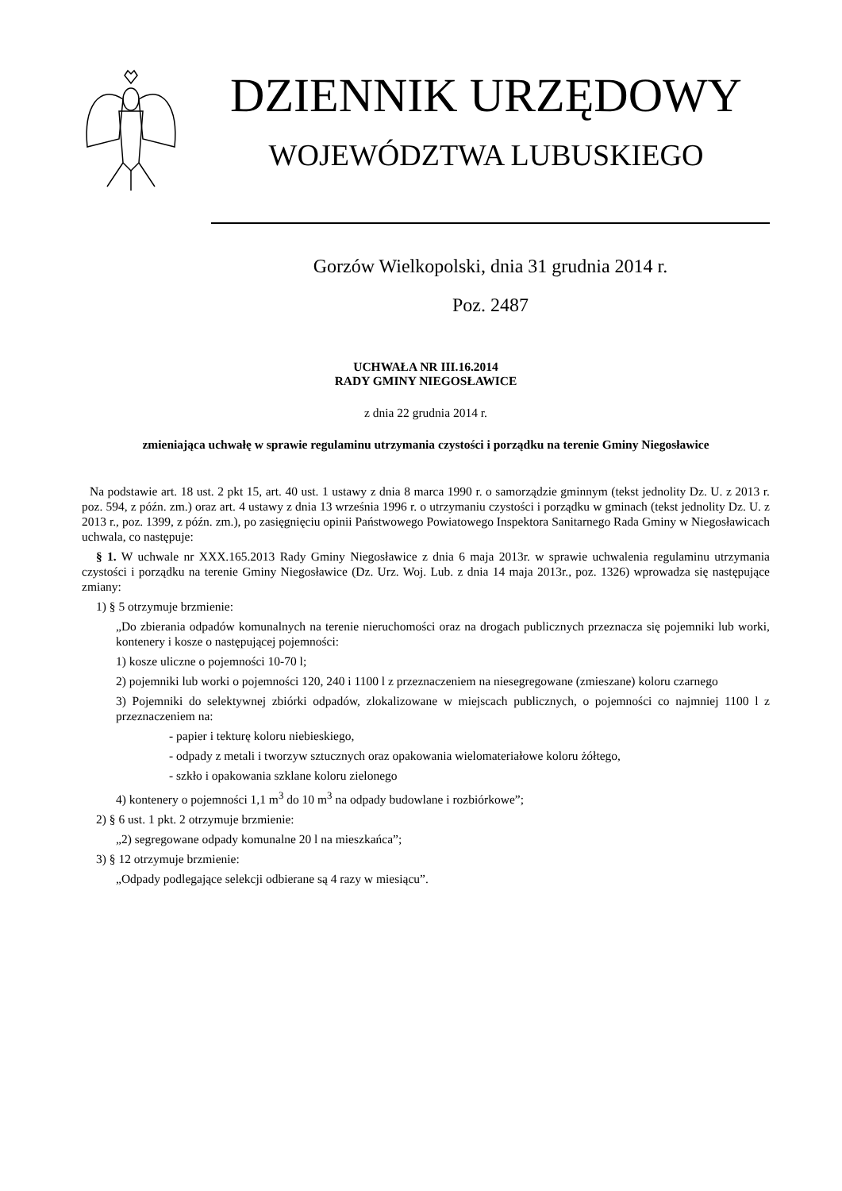DZIENNIK URZĘDOWY
WOJEWÓDZTWA LUBUSKIEGO
Gorzów Wielkopolski, dnia 31 grudnia 2014 r.
Poz. 2487
UCHWAŁA NR III.16.2014
RADY GMINY NIEGOSŁAWICE
z dnia 22 grudnia 2014 r.
zmieniająca uchwałę w sprawie regulaminu utrzymania czystości i porządku na terenie Gminy Niegosławice
Na podstawie art. 18 ust. 2 pkt 15, art. 40 ust. 1 ustawy z dnia 8 marca 1990 r. o samorządzie gminnym (tekst jednolity Dz. U. z 2013 r. poz. 594, z późn. zm.) oraz art. 4 ustawy z dnia 13 września 1996 r. o utrzymaniu czystości i porządku w gminach (tekst jednolity Dz. U. z 2013 r., poz. 1399, z późn. zm.), po zasięgnięciu opinii Państwowego Powiatowego Inspektora Sanitarnego Rada Gminy w Niegosławicach uchwala, co następuje:
§ 1. W uchwale nr XXX.165.2013 Rady Gminy Niegosławice z dnia 6 maja 2013r. w sprawie uchwalenia regulaminu utrzymania czystości i porządku na terenie Gminy Niegosławice (Dz. Urz. Woj. Lub. z dnia 14 maja 2013r., poz. 1326) wprowadza się następujące zmiany:
1) § 5 otrzymuje brzmienie:
„Do zbierania odpadów komunalnych na terenie nieruchomości oraz na drogach publicznych przeznacza się pojemniki lub worki, kontenery i kosze o następującej pojemności:
1) kosze uliczne o pojemności 10-70 l;
2) pojemniki lub worki o pojemności 120, 240 i 1100 l z przeznaczeniem na niesegregowane (zmieszane) koloru czarnego
3) Pojemniki do selektywnej zbiórki odpadów, zlokalizowane w miejscach publicznych, o pojemności co najmniej 1100 l z przeznaczeniem na:
- papier i tekturę koloru niebieskiego,
- odpady z metali i tworzyw sztucznych oraz opakowania wielomateriałowe koloru żółtego,
- szkło i opakowania szklane koloru zielonego
4) kontenery o pojemności 1,1 m<sup>3</sup> do 10 m<sup>3</sup> na odpady budowlane i rozbiórkowe”;
2) § 6 ust. 1 pkt. 2 otrzymuje brzmienie:
„2) segregowane odpady komunalne 20 l na mieszkańca”;
3) § 12 otrzymuje brzmienie:
„Odpady podlegające selekcji odbierane są 4 razy w miesiącu”.